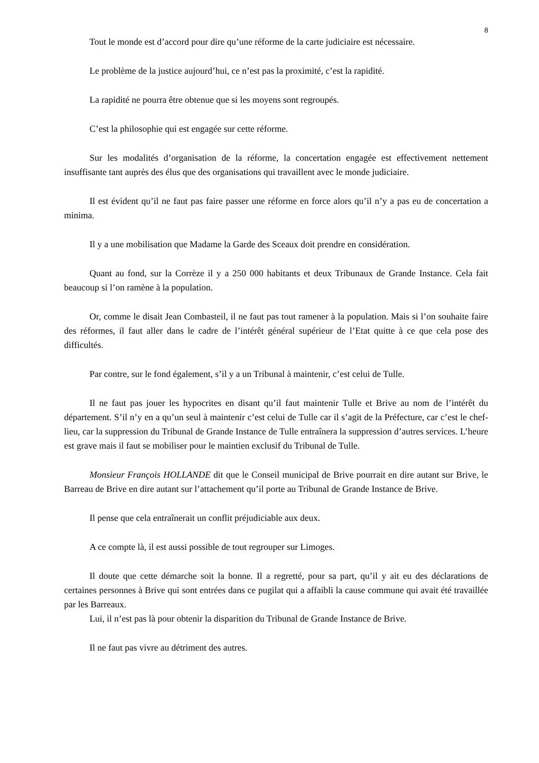8
Tout le monde est d’accord pour dire qu’une réforme de la carte judiciaire est nécessaire.
Le problème de la justice aujourd’hui, ce n’est pas la proximité, c’est la rapidité.
La rapidité ne pourra être obtenue que si les moyens sont regroupés.
C’est la philosophie qui est engagée sur cette réforme.
Sur les modalités d’organisation de la réforme, la concertation engagée est effectivement nettement insuffisante tant auprès des élus que des organisations qui travaillent avec le monde judiciaire.
Il est évident qu’il ne faut pas faire passer une réforme en force alors qu’il n’y a pas eu de concertation a minima.
Il y a une mobilisation que Madame la Garde des Sceaux doit prendre en considération.
Quant au fond, sur la Corrèze il y a 250 000 habitants et deux Tribunaux de Grande Instance. Cela fait beaucoup si l’on ramène à la population.
Or, comme le disait Jean Combasteil, il ne faut pas tout ramener à la population. Mais si l’on souhaite faire des réformes, il faut aller dans le cadre de l’intérêt général supérieur de l’Etat quitte à ce que cela pose des difficultés.
Par contre, sur le fond également, s’il y a un Tribunal à maintenir, c’est celui de Tulle.
Il ne faut pas jouer les hypocrites en disant qu’il faut maintenir Tulle et Brive au nom de l’intérêt du département. S’il n’y en a qu’un seul à maintenir c’est celui de Tulle car il s’agit de la Préfecture, car c’est le chef-lieu, car la suppression du Tribunal de Grande Instance de Tulle entraînera la suppression d’autres services. L’heure est grave mais il faut se mobiliser pour le maintien exclusif du Tribunal de Tulle.
Monsieur François HOLLANDE dit que le Conseil municipal de Brive pourrait en dire autant sur Brive, le Barreau de Brive en dire autant sur l’attachement qu’il porte au Tribunal de Grande Instance de Brive.
Il pense que cela entraînerait un conflit préjudiciable aux deux.
A ce compte là, il est aussi possible de tout regrouper sur Limoges.
Il doute que cette démarche soit la bonne. Il a regretté, pour sa part, qu’il y ait eu des déclarations de certaines personnes à Brive qui sont entrées dans ce pugilat qui a affaibli la cause commune qui avait été travaillée par les Barreaux.
Lui, il n’est pas là pour obtenir la disparition du Tribunal de Grande Instance de Brive.
Il ne faut pas vivre au détriment des autres.